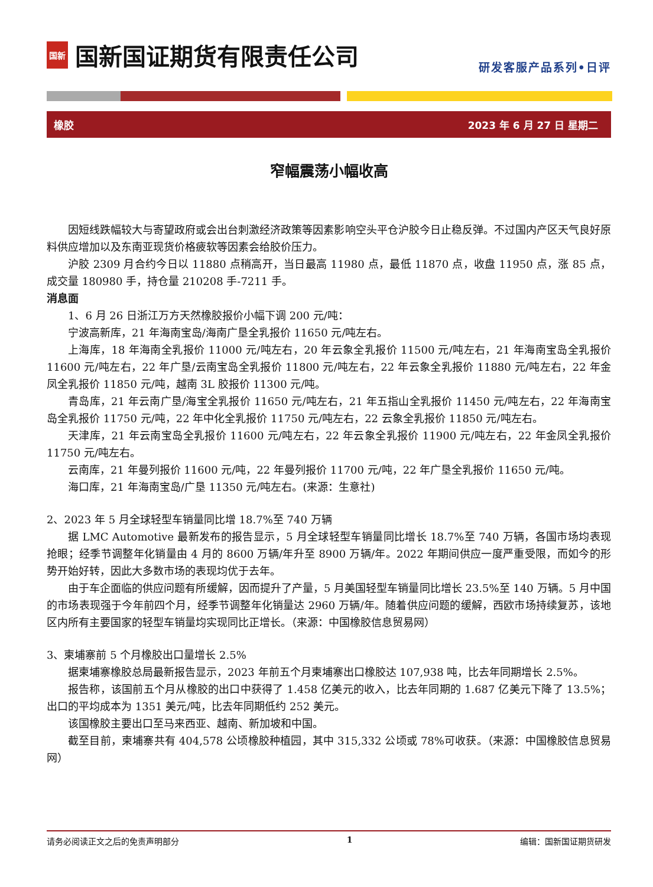国新
国新国证期货有限责任公司
研发客服产品系列•日评
橡胶 2023 年 6 月 27 日 星期二
窄幅震荡小幅收高
因短线跌幅较大与寄望政府或会出台刺激经济政策等因素影响空头平仓沪胶今日止稳反弹。不过国内产区天气良好原料供应增加以及东南亚现货价格疲软等因素会给胶价压力。
沪胶 2309 月合约今日以 11880 点稍高开，当日最高 11980 点，最低 11870 点，收盘 11950 点，涨 85 点，成交量 180980 手，持仓量 210208 手-7211 手。
消息面
1、6 月 26 日浙江万方天然橡胶报价小幅下调 200 元/吨：
宁波高新库，21 年海南宝岛/海南广垦全乳报价 11650 元/吨左右。
上海库，18 年海南全乳报价 11000 元/吨左右，20 年云象全乳报价 11500 元/吨左右，21 年海南宝岛全乳报价 11600 元/吨左右，22 年广垦/云南宝岛全乳报价 11800 元/吨左右，22 年云象全乳报价 11880 元/吨左右，22 年金凤全乳报价 11850 元/吨，越南 3L 胶报价 11300 元/吨。
青岛库，21 年云南广垦/海宝全乳报价 11650 元/吨左右，21 年五指山全乳报价 11450 元/吨左右，22 年海南宝岛全乳报价 11750 元/吨，22 年中化全乳报价 11750 元/吨左右，22 云象全乳报价 11850 元/吨左右。
天津库，21 年云南宝岛全乳报价 11600 元/吨左右，22 年云象全乳报价 11900 元/吨左右，22 年金凤全乳报价 11750 元/吨左右。
云南库，21 年曼列报价 11600 元/吨，22 年曼列报价 11700 元/吨，22 年广垦全乳报价 11650 元/吨。
海口库，21 年海南宝岛/广垦 11350 元/吨左右。(来源：生意社)
2、2023 年 5 月全球轻型车销量同比增 18.7%至 740 万辆
据 LMC Automotive 最新发布的报告显示，5 月全球轻型车销量同比增长 18.7%至 740 万辆，各国市场均表现抢眼；经季节调整年化销量由 4 月的 8600 万辆/年升至 8900 万辆/年。2022 年期间供应一度严重受限，而如今的形势开始好转，因此大多数市场的表现均优于去年。
由于车企面临的供应问题有所缓解，因而提升了产量，5 月美国轻型车销量同比增长 23.5%至 140 万辆。5 月中国的市场表现强于今年前四个月，经季节调整年化销量达 2960 万辆/年。随着供应问题的缓解，西欧市场持续复苏，该地区内所有主要国家的轻型车销量均实现同比正增长。（来源：中国橡胶信息贸易网）
3、柬埔寨前 5 个月橡胶出口量增长 2.5%
据柬埔寨橡胶总局最新报告显示，2023 年前五个月柬埔寨出口橡胶达 107,938 吨，比去年同期增长 2.5%。
报告称，该国前五个月从橡胶的出口中获得了 1.458 亿美元的收入，比去年同期的 1.687 亿美元下降了 13.5%；出口的平均成本为 1351 美元/吨，比去年同期低约 252 美元。
该国橡胶主要出口至马来西亚、越南、新加坡和中国。
截至目前，柬埔寨共有 404,578 公顷橡胶种植园，其中 315,332 公顷或 78%可收获。（来源：中国橡胶信息贸易网）
请务必阅读正文之后的免责声明部分 1 编辑：国新国证期货研发